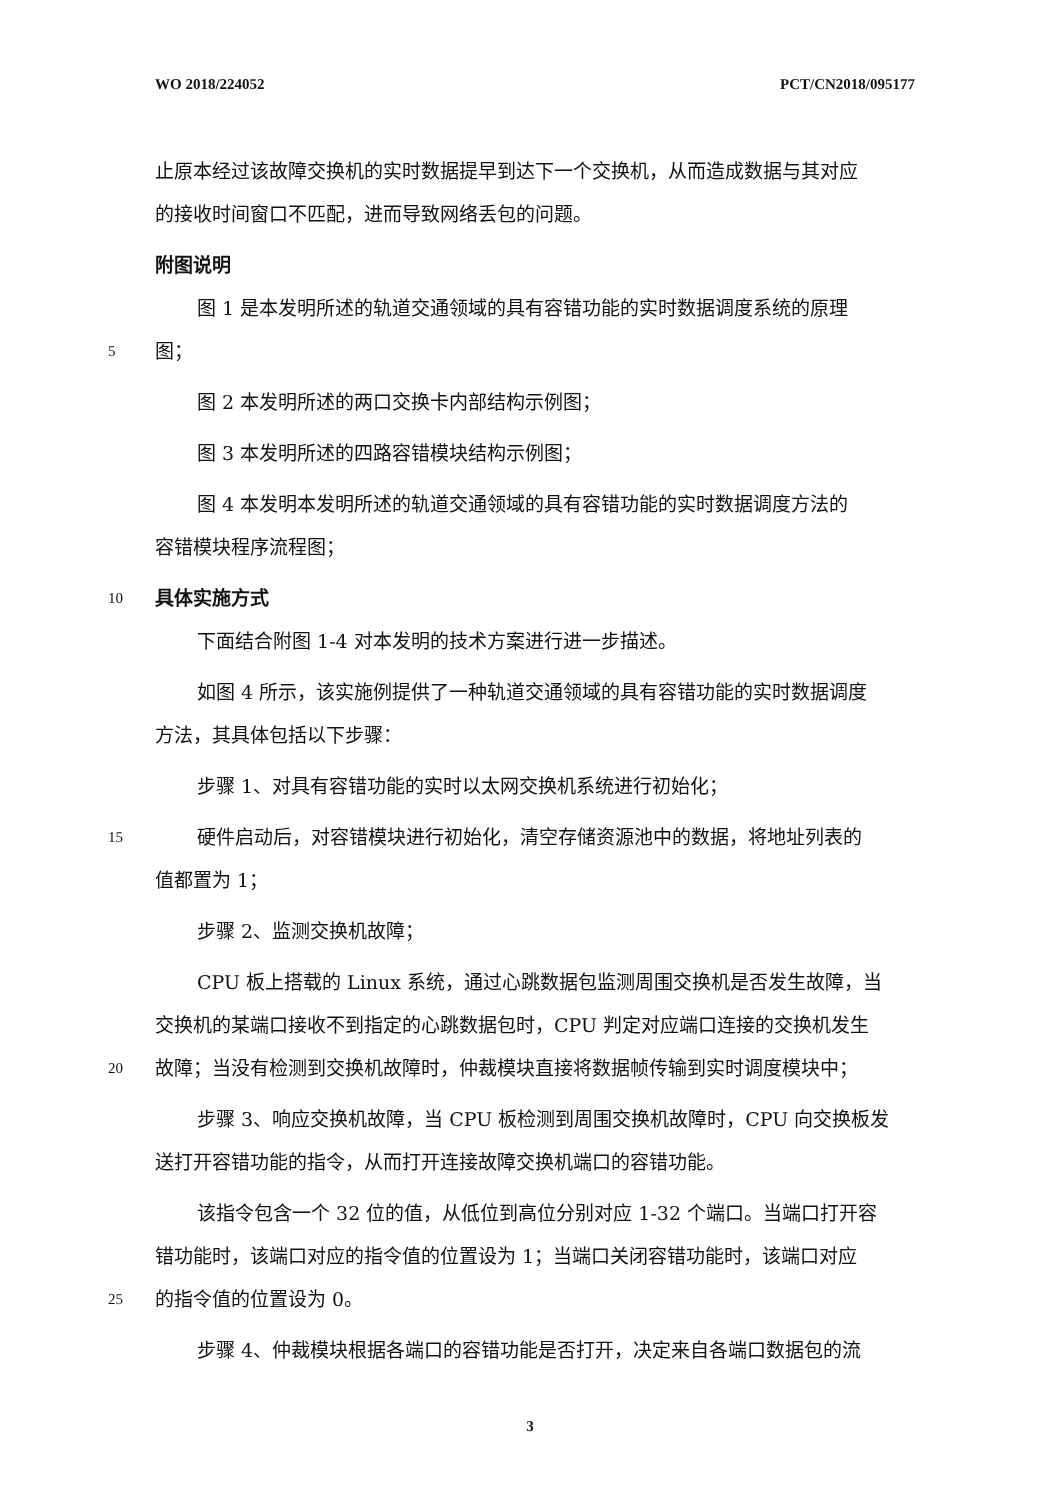WO 2018/224052 PCT/CN2018/095177
止原本经过该故障交换机的实时数据提早到达下一个交换机，从而造成数据与其对应
的接收时间窗口不匹配，进而导致网络丢包的问题。
附图说明
图 1 是本发明所述的轨道交通领域的具有容错功能的实时数据调度系统的原理
5 图；
图 2 本发明所述的两口交换卡内部结构示例图；
图 3 本发明所述的四路容错模块结构示例图；
图 4 本发明本发明所述的轨道交通领域的具有容错功能的实时数据调度方法的
容错模块程序流程图；
10 具体实施方式
下面结合附图 1-4 对本发明的技术方案进行进一步描述。
如图 4 所示，该实施例提供了一种轨道交通领域的具有容错功能的实时数据调度
方法，其具体包括以下步骤：
步骤 1、对具有容错功能的实时以太网交换机系统进行初始化；
15 硬件启动后，对容错模块进行初始化，清空存储资源池中的数据，将地址列表的
值都置为 1；
步骤 2、监测交换机故障；
CPU 板上搭载的 Linux 系统，通过心跳数据包监测周围交换机是否发生故障，当
交换机的某端口接收不到指定的心跳数据包时，CPU 判定对应端口连接的交换机发生
20 故障；当没有检测到交换机故障时，仲裁模块直接将数据帧传输到实时调度模块中；
步骤 3、响应交换机故障，当 CPU 板检测到周围交换机故障时，CPU 向交换板发
送打开容错功能的指令，从而打开连接故障交换机端口的容错功能。
该指令包含一个 32 位的值，从低位到高位分别对应 1-32 个端口。当端口打开容
错功能时，该端口对应的指令值的位置设为 1；当端口关闭容错功能时，该端口对应
25 的指令值的位置设为 0。
步骤 4、仲裁模块根据各端口的容错功能是否打开，决定来自各端口数据包的流
3